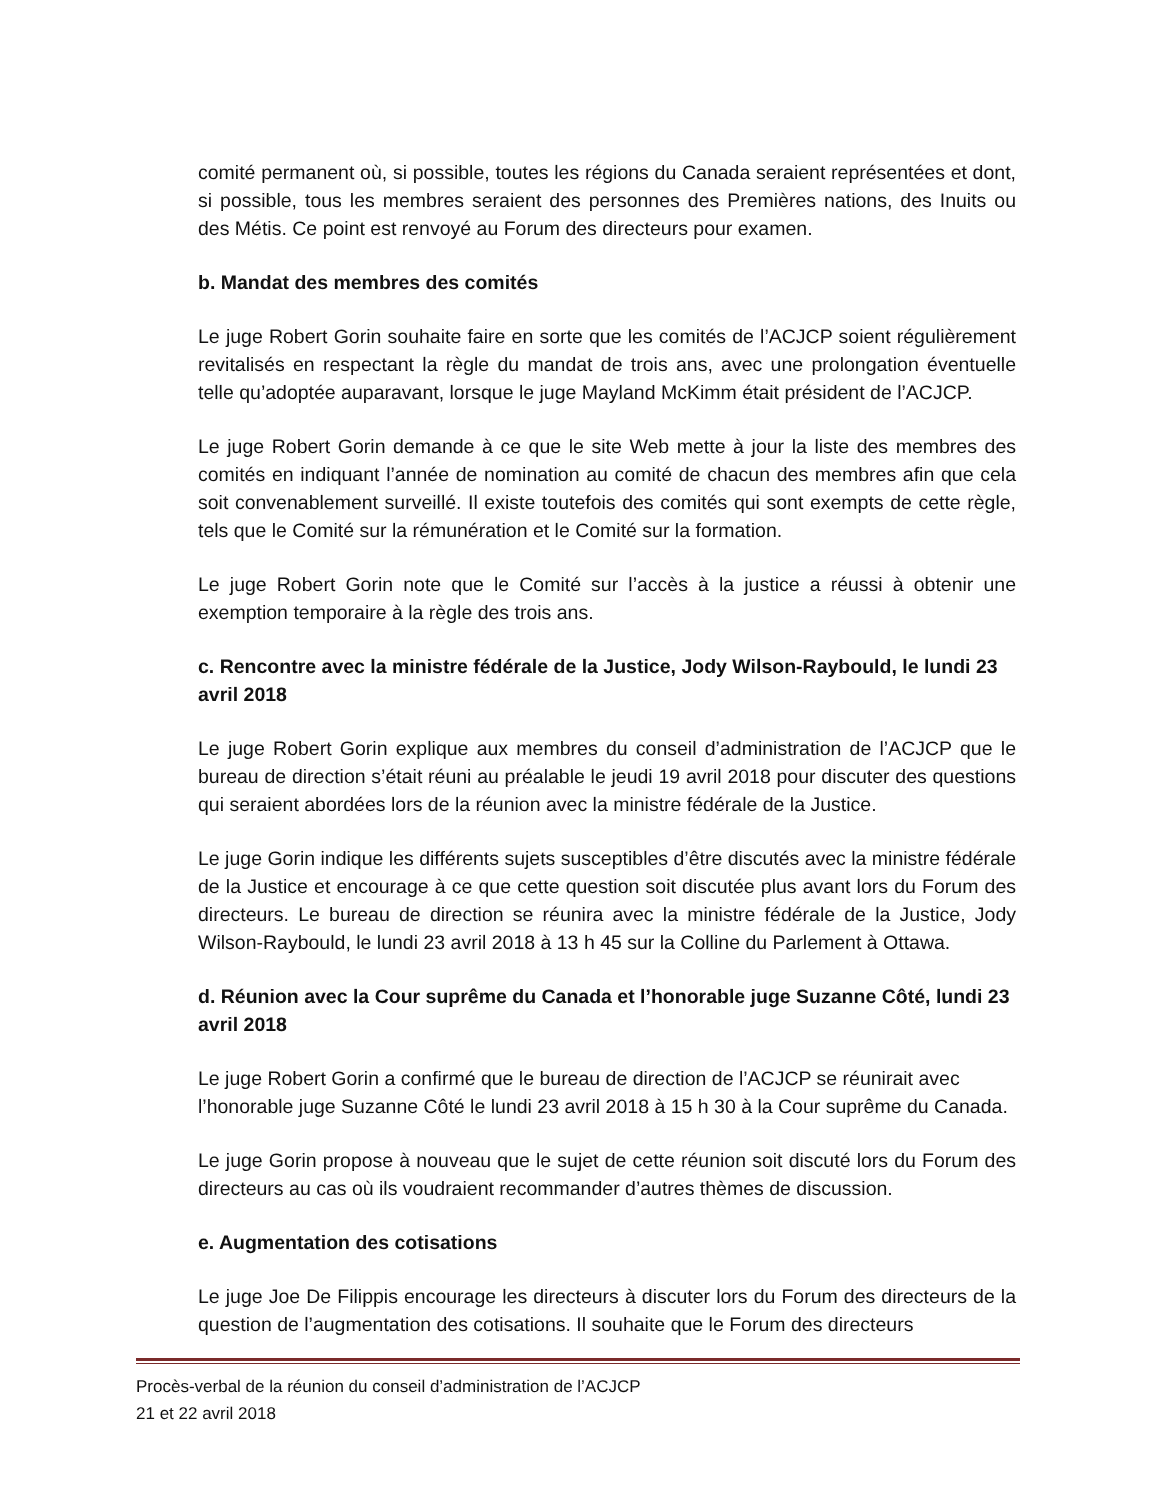comité permanent où, si possible, toutes les régions du Canada seraient représentées et dont, si possible, tous les membres seraient des personnes des Premières nations, des Inuits ou des Métis. Ce point est renvoyé au Forum des directeurs pour examen.
b. Mandat des membres des comités
Le juge Robert Gorin souhaite faire en sorte que les comités de l’ACJCP soient régulièrement revitalisés en respectant la règle du mandat de trois ans, avec une prolongation éventuelle telle qu’adoptée auparavant, lorsque le juge Mayland McKimm était président de l’ACJCP.
Le juge Robert Gorin demande à ce que le site Web mette à jour la liste des membres des comités en indiquant l’année de nomination au comité de chacun des membres afin que cela soit convenablement surveillé. Il existe toutefois des comités qui sont exempts de cette règle, tels que le Comité sur la rémunération et le Comité sur la formation.
Le juge Robert Gorin note que le Comité sur l’accès à la justice a réussi à obtenir une exemption temporaire à la règle des trois ans.
c. Rencontre avec la ministre fédérale de la Justice, Jody Wilson-Raybould, le lundi 23 avril 2018
Le juge Robert Gorin explique aux membres du conseil d’administration de l’ACJCP que le bureau de direction s’était réuni au préalable le jeudi 19 avril 2018 pour discuter des questions qui seraient abordées lors de la réunion avec la ministre fédérale de la Justice.
Le juge Gorin indique les différents sujets susceptibles d’être discutés avec la ministre fédérale de la Justice et encourage à ce que cette question soit discutée plus avant lors du Forum des directeurs. Le bureau de direction se réunira avec la ministre fédérale de la Justice, Jody Wilson-Raybould, le lundi 23 avril 2018 à 13 h 45 sur la Colline du Parlement à Ottawa.
d. Réunion avec la Cour suprême du Canada et l’honorable juge Suzanne Côté, lundi 23 avril 2018
Le juge Robert Gorin a confirmé que le bureau de direction de l’ACJCP se réunirait avec l’honorable juge Suzanne Côté le lundi 23 avril 2018 à 15 h 30 à la Cour suprême du Canada.
Le juge Gorin propose à nouveau que le sujet de cette réunion soit discuté lors du Forum des directeurs au cas où ils voudraient recommander d’autres thèmes de discussion.
e. Augmentation des cotisations
Le juge Joe De Filippis encourage les directeurs à discuter lors du Forum des directeurs de la question de l’augmentation des cotisations. Il souhaite que le Forum des directeurs
Procès-verbal de la réunion du conseil d’administration de l’ACJCP
21 et 22 avril 2018